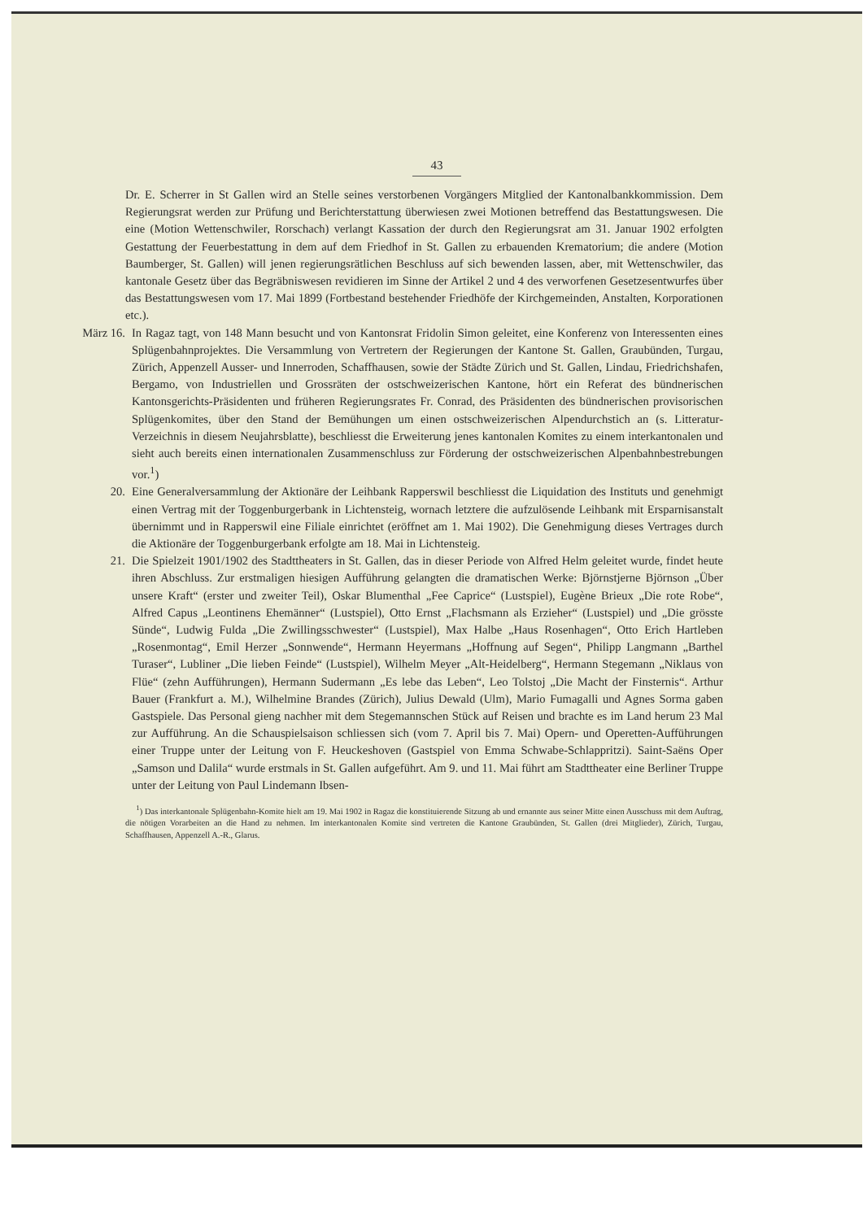43
Dr. E. Scherrer in St Gallen wird an Stelle seines verstorbenen Vorgängers Mitglied der Kantonalbankkommission. Dem Regierungsrat werden zur Prüfung und Berichterstattung überwiesen zwei Motionen betreffend das Bestattungswesen. Die eine (Motion Wettenschwiler, Rorschach) verlangt Kassation der durch den Regierungsrat am 31. Januar 1902 erfolgten Gestattung der Feuerbestattung in dem auf dem Friedhof in St. Gallen zu erbauenden Krematorium; die andere (Motion Baumberger, St. Gallen) will jenen regierungsrätlichen Beschluss auf sich bewenden lassen, aber, mit Wettenschwiler, das kantonale Gesetz über das Begräbniswesen revidieren im Sinne der Artikel 2 und 4 des verworfenen Gesetzesentwurfes über das Bestattungswesen vom 17. Mai 1899 (Fortbestand bestehender Friedhöfe der Kirchgemeinden, Anstalten, Korporationen etc.).
März 16.
In Ragaz tagt, von 148 Mann besucht und von Kantonsrat Fridolin Simon geleitet, eine Konferenz von Interessenten eines Splügenbahnprojektes. Die Versammlung von Vertretern der Regierungen der Kantone St. Gallen, Graubünden, Turgau, Zürich, Appenzell Ausser- und Innerroden, Schaffhausen, sowie der Städte Zürich und St. Gallen, Lindau, Friedrichshafen, Bergamo, von Industriellen und Grossräten der ostschweizerischen Kantone, hört ein Referat des bündnerischen Kantonsgerichts-Präsidenten und früheren Regierungsrates Fr. Conrad, des Präsidenten des bündnerischen provisorischen Splügenkomites, über den Stand der Bemühungen um einen ostschweizerischen Alpendurchstich an (s. Litteratur-Verzeichnis in diesem Neujahrsblatte), beschliesst die Erweiterung jenes kantonalen Komites zu einem interkantonalen und sieht auch bereits einen internationalen Zusammenschluss zur Förderung der ostschweizerischen Alpenbahnbestrebungen vor.<sup>1</sup>)
20. Eine Generalversammlung der Aktionäre der Leihbank Rapperswil beschliesst die Liquidation des Instituts und genehmigt einen Vertrag mit der Toggenburgerbank in Lichtensteig, wornach letztere die aufzulösende Leihbank mit Ersparnisanstalt übernimmt und in Rapperswil eine Filiale einrichtet (eröffnet am 1. Mai 1902). Die Genehmigung dieses Vertrages durch die Aktionäre der Toggenburgerbank erfolgte am 18. Mai in Lichtensteig.
21. Die Spielzeit 1901/1902 des Stadttheaters in St. Gallen, das in dieser Periode von Alfred Helm geleitet wurde, findet heute ihren Abschluss. Zur erstmaligen hiesigen Aufführung gelangten die dramatischen Werke: Björnstjerne Björnson „Über unsere Kraft“ (erster und zweiter Teil), Oskar Blumenthal „Fee Caprice“ (Lustspiel), Eugène Brieux „Die rote Robe“, Alfred Capus „Leontinens Ehemänner“ (Lustspiel), Otto Ernst „Flachsmann als Erzieher“ (Lustspiel) und „Die grösste Sünde“, Ludwig Fulda „Die Zwillingsschwester“ (Lustspiel), Max Halbe „Haus Rosenhagen“, Otto Erich Hartleben „Rosenmontag“, Emil Herzer „Sonnwende“, Hermann Heyermans „Hoffnung auf Segen“, Philipp Langmann „Barthel Turaser“, Lubliner „Die lieben Feinde“ (Lustspiel), Wilhelm Meyer „Alt-Heidelberg“, Hermann Stegemann „Niklaus von Flüe“ (zehn Aufführungen), Hermann Sudermann „Es lebe das Leben“, Leo Tolstoj „Die Macht der Finsternis“. Arthur Bauer (Frankfurt a. M.), Wilhelmine Brandes (Zürich), Julius Dewald (Ulm), Mario Fumagalli und Agnes Sorma gaben Gastspiele. Das Personal gieng nachher mit dem Stegemannschen Stück auf Reisen und brachte es im Land herum 23 Mal zur Aufführung. An die Schauspielsaison schliessen sich (vom 7. April bis 7. Mai) Opern- und Operetten-Aufführungen einer Truppe unter der Leitung von F. Heuckeshoven (Gastspiel von Emma Schwabe-Schlappritzi). Saint-Saëns Oper „Samson und Dalila“ wurde erstmals in St. Gallen aufgeführt. Am 9. und 11. Mai führt am Stadttheater eine Berliner Truppe unter der Leitung von Paul Lindemann Ibsen-
<sup>1</sup>) Das interkantonale Splügenbahn-Komite hielt am 19. Mai 1902 in Ragaz die konstituierende Sitzung ab und ernannte aus seiner Mitte einen Ausschuss mit dem Auftrag, die nötigen Vorarbeiten an die Hand zu nehmen. Im interkantonalen Komite sind vertreten die Kantone Graubünden, St. Gallen (drei Mitglieder), Zürich, Turgau, Schaffhausen, Appenzell A.-R., Glarus.